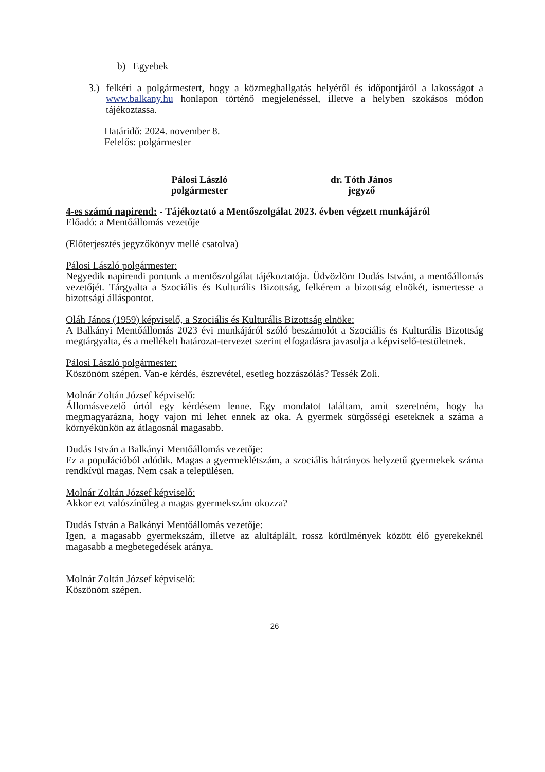b) Egyebek
3.)
felkéri a polgármestert, hogy a közmeghallgatás helyéről és időpontjáról a lakosságot a www.balkany.hu honlapon történő megjelenéssel, illetve a helyben szokásos módon tájékoztassa.
Határidő: 2024. november 8.
Felelős: polgármester
Pálosi László
polgármester
dr. Tóth János
jegyző
4-es számú napirend: - Tájékoztató a Mentőszolgálat 2023. évben végzett munkájáról
Előadó: a Mentőállomás vezetője
(Előterjesztés jegyzőkönyv mellé csatolva)
Pálosi László polgármester:
Negyedik napirendi pontunk a mentőszolgálat tájékoztatója. Üdvözlöm Dudás Istvánt, a mentőállomás vezetőjét. Tárgyalta a Szociális és Kulturális Bizottság, felkérem a bizottság elnökét, ismertesse a bizottsági álláspontot.
Oláh János (1959) képviselő, a Szociális és Kulturális Bizottság elnöke:
A Balkányi Mentőállomás 2023 évi munkájáról szóló beszámolót a Szociális és Kulturális Bizottság megtárgyalta, és a mellékelt határozat-tervezet szerint elfogadásra javasolja a képviselő-testületnek.
Pálosi László polgármester:
Köszönöm szépen. Van-e kérdés, észrevétel, esetleg hozzászólás? Tessék Zoli.
Molnár Zoltán József képviselő:
Állomásvezető úrtól egy kérdésem lenne. Egy mondatot találtam, amit szeretném, hogy ha megmagyarázna, hogy vajon mi lehet ennek az oka. A gyermek sürgősségi eseteknek a száma a környékünkön az átlagosnál magasabb.
Dudás István a Balkányi Mentőállomás vezetője:
Ez a populációból adódik. Magas a gyermeklétszám, a szociális hátrányos helyzetű gyermekek száma rendkívül magas. Nem csak a településen.
Molnár Zoltán József képviselő:
Akkor ezt valószínűleg a magas gyermekszám okozza?
Dudás István a Balkányi Mentőállomás vezetője:
Igen, a magasabb gyermekszám, illetve az alultáplált, rossz körülmények között élő gyerekeknél magasabb a megbetegedések aránya.
Molnár Zoltán József képviselő:
Köszönöm szépen.
26